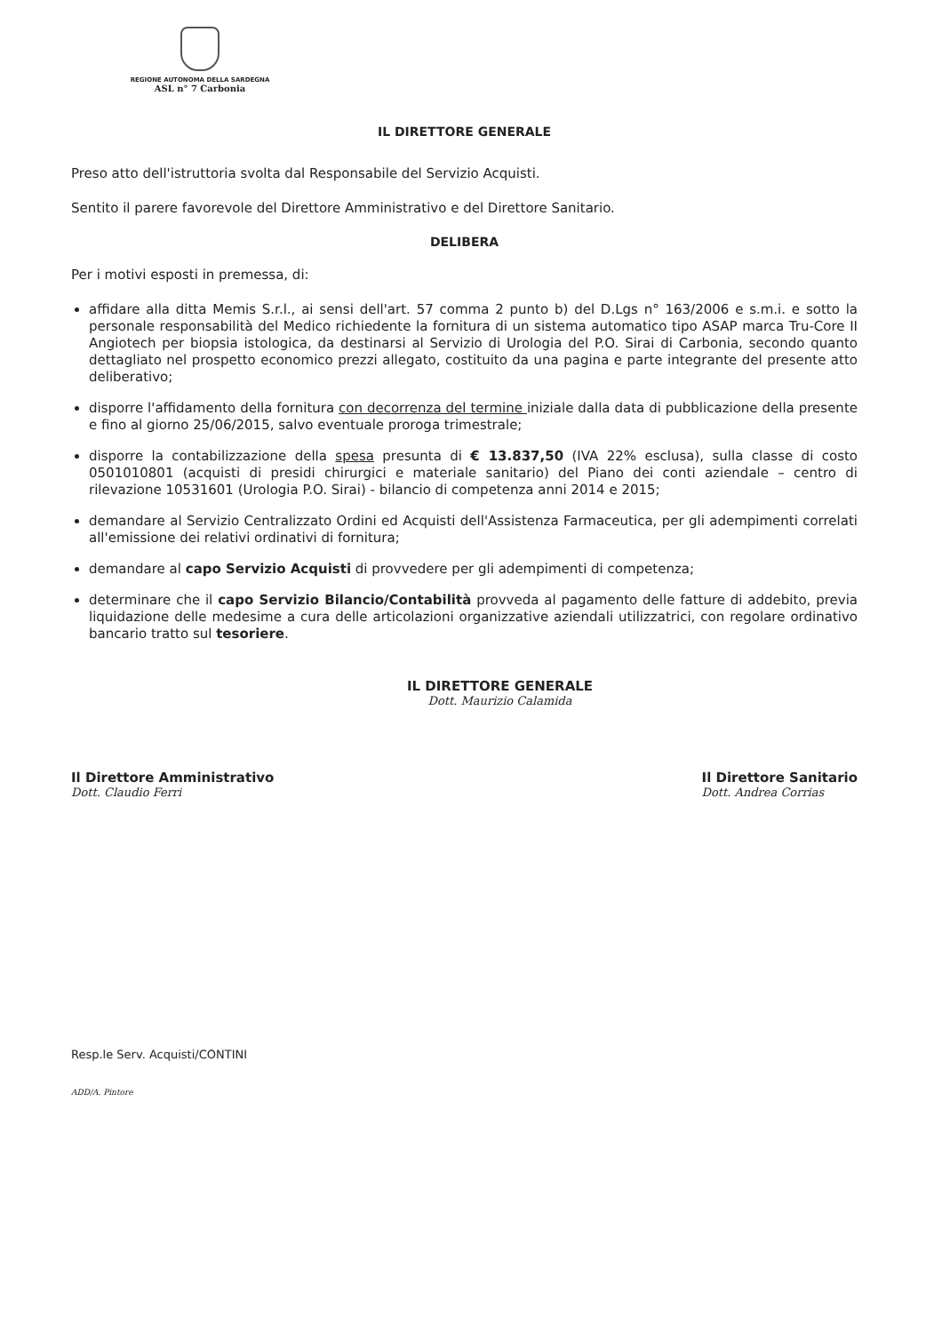REGIONE AUTONOMA DELLA SARDEGNA
ASL n° 7 Carbonia
IL DIRETTORE GENERALE
Preso atto dell'istruttoria svolta dal Responsabile del Servizio Acquisti.
Sentito il parere favorevole del Direttore Amministrativo e del Direttore Sanitario.
DELIBERA
Per i motivi esposti in premessa, di:
affidare alla ditta Memis S.r.l., ai sensi dell'art. 57 comma 2 punto b) del D.Lgs n° 163/2006 e s.m.i. e sotto la personale responsabilità del Medico richiedente la fornitura di un sistema automatico tipo ASAP marca Tru-Core II Angiotech per biopsia istologica, da destinarsi al Servizio di Urologia del P.O. Sirai di Carbonia, secondo quanto dettagliato nel prospetto economico prezzi allegato, costituito da una pagina e parte integrante del presente atto deliberativo;
disporre l'affidamento della fornitura con decorrenza del termine iniziale dalla data di pubblicazione della presente e fino al giorno 25/06/2015, salvo eventuale proroga trimestrale;
disporre la contabilizzazione della spesa presunta di € 13.837,50 (IVA 22% esclusa), sulla classe di costo 0501010801 (acquisti di presidi chirurgici e materiale sanitario) del Piano dei conti aziendale – centro di rilevazione 10531601 (Urologia P.O. Sirai) - bilancio di competenza anni 2014 e 2015;
demandare al Servizio Centralizzato Ordini ed Acquisti dell'Assistenza Farmaceutica, per gli adempimenti correlati all'emissione dei relativi ordinativi di fornitura;
demandare al capo Servizio Acquisti di provvedere per gli adempimenti di competenza;
determinare che il capo Servizio Bilancio/Contabilità provveda al pagamento delle fatture di addebito, previa liquidazione delle medesime a cura delle articolazioni organizzative aziendali utilizzatrici, con regolare ordinativo bancario tratto sul tesoriere.
IL DIRETTORE GENERALE
Dott. Maurizio Calamida
Il Direttore Amministrativo
Dott. Claudio Ferri
Il Direttore Sanitario
Dott. Andrea Corrias
Resp.le Serv. Acquisti/CONTINI
ADD/A. Pintore